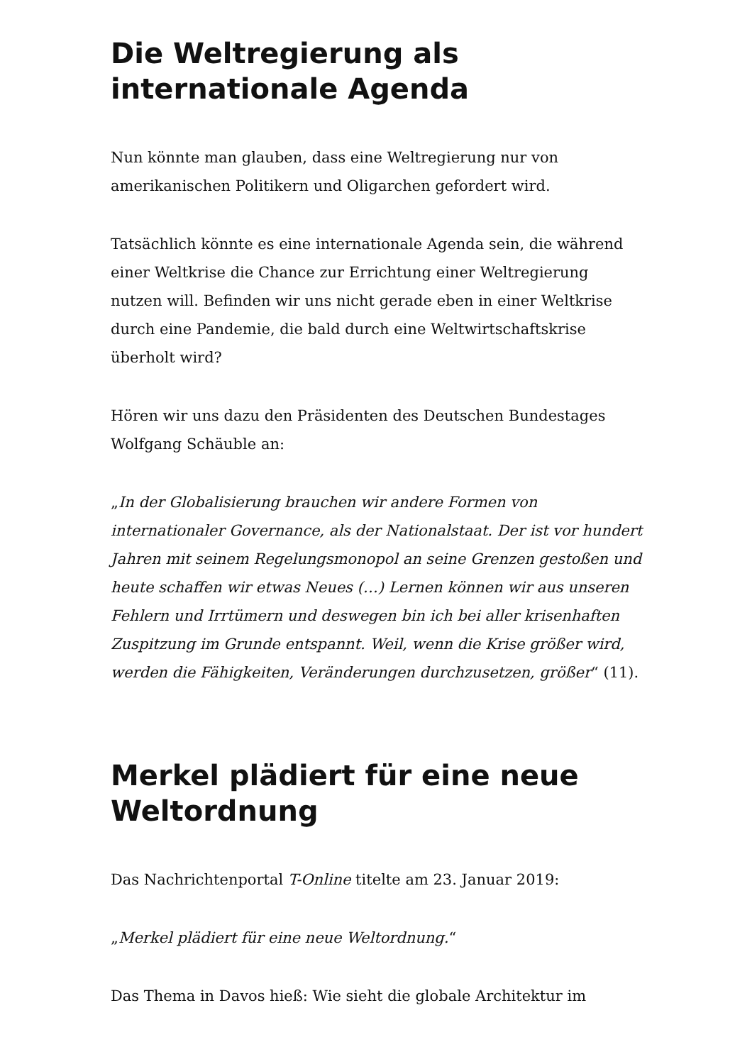Die Weltregierung als internationale Agenda
Nun könnte man glauben, dass eine Weltregierung nur von amerikanischen Politikern und Oligarchen gefordert wird.
Tatsächlich könnte es eine internationale Agenda sein, die während einer Weltkrise die Chance zur Errichtung einer Weltregierung nutzen will. Befinden wir uns nicht gerade eben in einer Weltkrise durch eine Pandemie, die bald durch eine Weltwirtschaftskrise überholt wird?
Hören wir uns dazu den Präsidenten des Deutschen Bundestages Wolfgang Schäuble an:
„In der Globalisierung brauchen wir andere Formen von internationaler Governance, als der Nationalstaat. Der ist vor hundert Jahren mit seinem Regelungsmonopol an seine Grenzen gestoßen und heute schaffen wir etwas Neues (…) Lernen können wir aus unseren Fehlern und Irrtümern und deswegen bin ich bei aller krisenhaften Zuspitzung im Grunde entspannt. Weil, wenn die Krise größer wird, werden die Fähigkeiten, Veränderungen durchzusetzen, größer“ (11).
Merkel plädiert für eine neue Weltordnung
Das Nachrichtenportal T-Online titelte am 23. Januar 2019:
„Merkel plädiert für eine neue Weltordnung.“
Das Thema in Davos hieß: Wie sieht die globale Architektur im